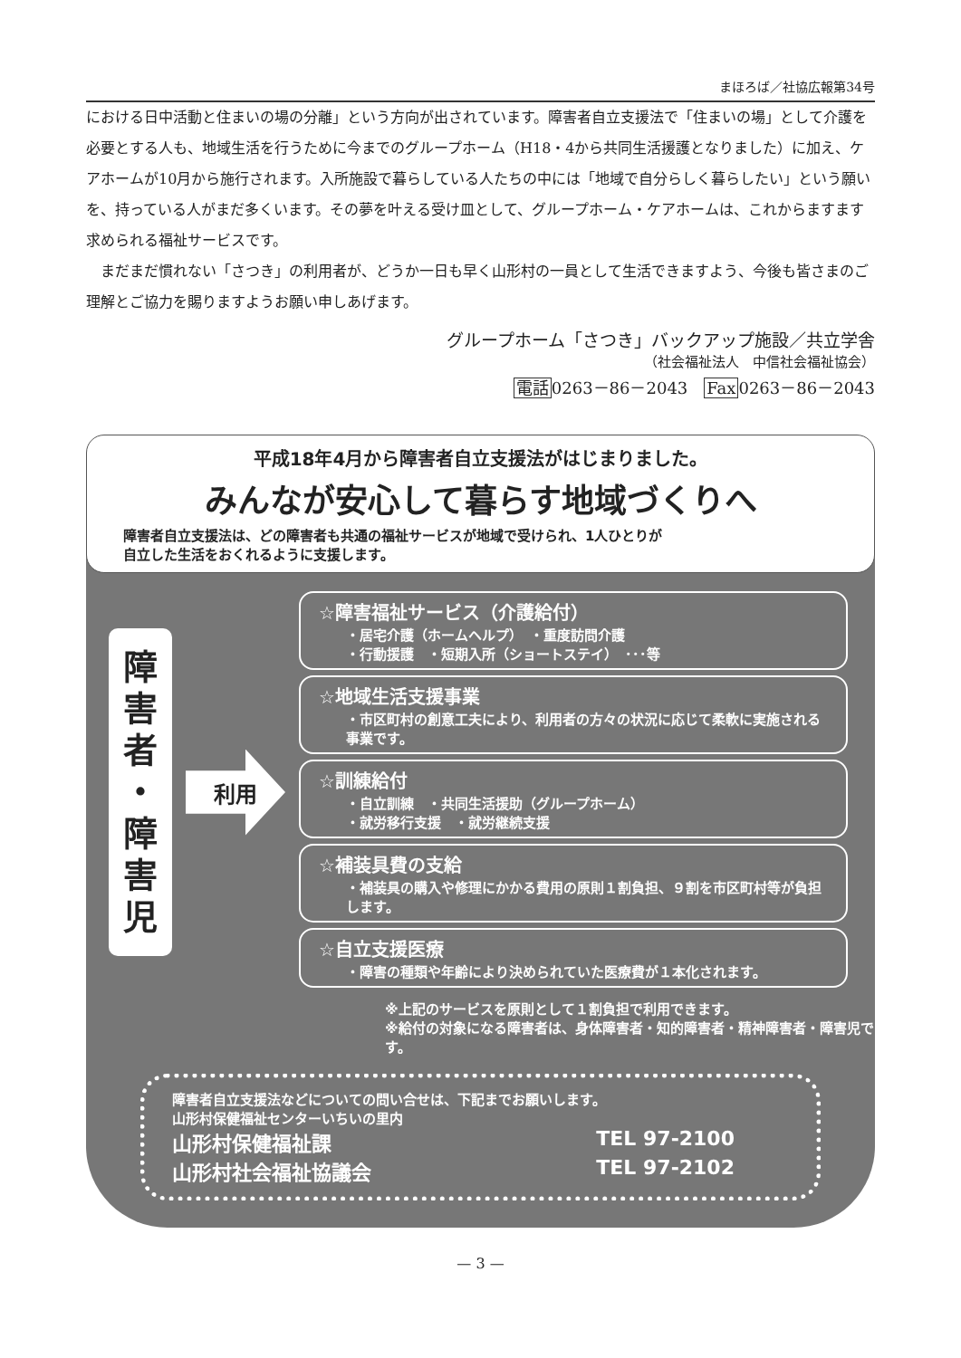まほろば／社協広報第34号
における日中活動と住まいの場の分離」という方向が出されています。障害者自立支援法で「住まいの場」として介護を必要とする人も、地域生活を行うために今までのグループホーム（H18・4から共同生活援護となりました）に加え、ケアホームが10月から施行されます。入所施設で暮らしている人たちの中には「地域で自分らしく暮らしたい」という願いを、持っている人がまだ多くいます。その夢を叶える受け皿として、グループホーム・ケアホームは、これからますます求められる福祉サービスです。
　まだまだ慣れない「さつき」の利用者が、どうか一日も早く山形村の一員として生活できますよう、今後も皆さまのご理解とご協力を賜りますようお願い申しあげます。
グループホーム「さつき」バックアップ施設／共立学舎
（社会福祉法人　中信社会福祉協会）
電話0263－86－2043　Fax0263－86－2043
平成18年4月から障害者自立支援法がはじまりました。
みんなが安心して暮らす地域づくりへ
障害者自立支援法は、どの障害者も共通の福祉サービスが地域で受けられ、1人ひとりが
自立した生活をおくれるように支援します。
障
害
者
・
障
害
児
利用
☆障害福祉サービス（介護給付）
・居宅介護（ホームヘルプ）　・重度訪問介護
・行動援護　・短期入所（ショートステイ）　･･･等
☆地域生活支援事業
・市区町村の創意工夫により、利用者の方々の状況に応じて柔軟に実施される事業です。
☆訓練給付
・自立訓練　・共同生活援助（グループホーム）
・就労移行支援　・就労継続支援
☆補装具費の支給
・補装具の購入や修理にかかる費用の原則１割負担、９割を市区町村等が負担します。
☆自立支援医療
・障害の種類や年齢により決められていた医療費が１本化されます。
※上記のサービスを原則として１割負担で利用できます。
※給付の対象になる障害者は、身体障害者・知的障害者・精神障害者・障害児です。
障害者自立支援法などについての問い合せは、下記までお願いします。
山形村保健福祉センターいちいの里内
山形村保健福祉課 TEL 97-2100
山形村社会福祉協議会 TEL 97-2102
— 3 —